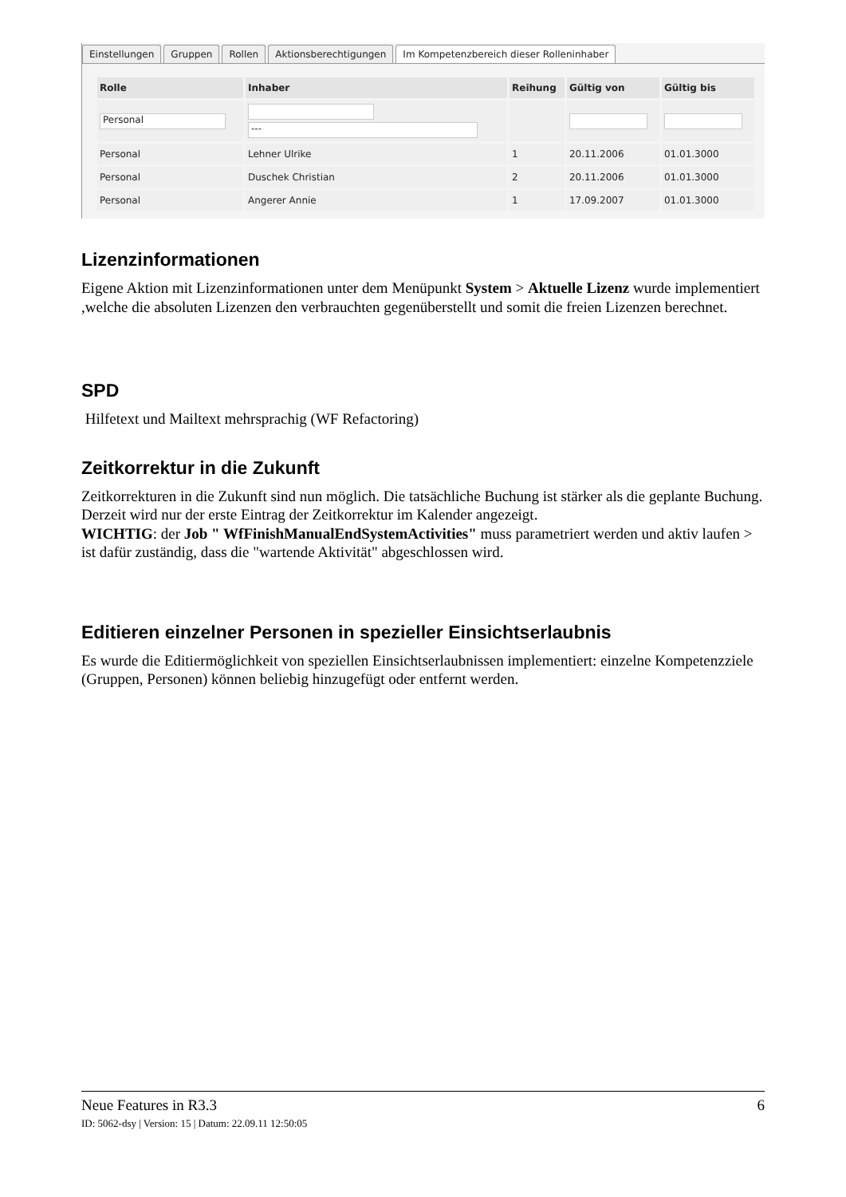Einstellungen Gruppen Rollen Aktionsberechtigungen Im Kompetenzbereich dieser Rolleninhaber
| Rolle | Inhaber | Reihung | Gültig von | Gültig bis |
| --- | --- | --- | --- | --- |
| Personal | --- | | | |
| Personal | Lehner Ulrike | 1 | 20.11.2006 | 01.01.3000 |
| Personal | Duschek Christian | 2 | 20.11.2006 | 01.01.3000 |
| Personal | Angerer Annie | 1 | 17.09.2007 | 01.01.3000 |
Lizenzinformationen
Eigene Aktion mit Lizenzinformationen unter dem Menüpunkt System > Aktuelle Lizenz wurde implementiert ,welche die absoluten Lizenzen den verbrauchten gegenüberstellt und somit die freien Lizenzen berechnet.
SPD
Hilfetext und Mailtext mehrsprachig (WF Refactoring)
Zeitkorrektur in die Zukunft
Zeitkorrekturen in die Zukunft sind nun möglich. Die tatsächliche Buchung ist stärker als die geplante Buchung. Derzeit wird nur der erste Eintrag der Zeitkorrektur im Kalender angezeigt.
WICHTIG: der Job " WfFinishManualEndSystemActivities" muss parametriert werden und aktiv laufen > ist dafür zuständig, dass die "wartende Aktivität" abgeschlossen wird.
Editieren einzelner Personen in spezieller Einsichtserlaubnis
Es wurde die Editiermöglichkeit von speziellen Einsichtserlaubnissen implementiert: einzelne Kompetenzziele (Gruppen, Personen) können beliebig hinzugefügt oder entfernt werden.
Neue Features in R3.3 6
ID: 5062-dsy | Version: 15 | Datum: 22.09.11 12:50:05